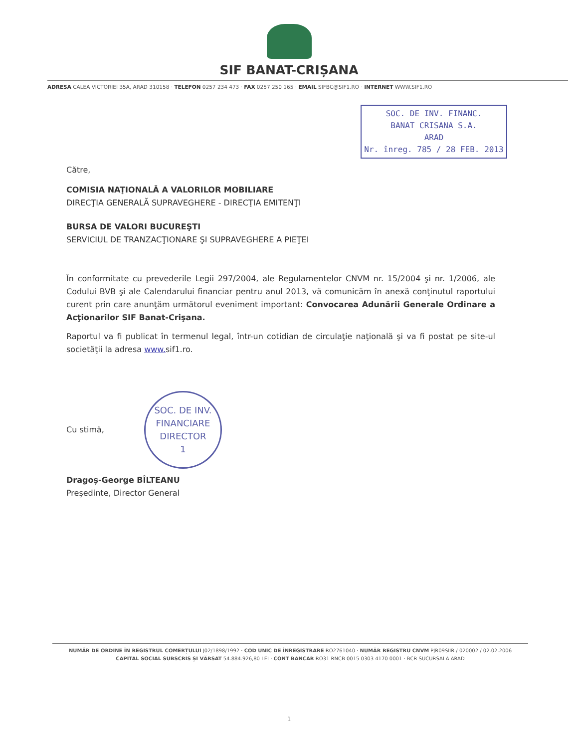SIF BANAT-CRIȘANA
ADRESA CALEA VICTORIEI 35A, ARAD 310158 · TELEFON 0257 234 473 · FAX 0257 250 165 · EMAIL SIFBC@SIF1.RO · INTERNET WWW.SIF1.RO
SOC. DE INV. FINANC.
BANAT CRISANA S.A.
ARAD
Nr. înreg. 785 / 28 FEB. 2013
Către,
COMISIA NAŢIONALĂ A VALORILOR MOBILIARE
DIRECŢIA GENERALĂ SUPRAVEGHERE - DIRECŢIA EMITENŢI
BURSA DE VALORI BUCUREŞTI
SERVICIUL DE TRANZACŢIONARE ŞI SUPRAVEGHERE A PIEŢEI
În conformitate cu prevederile Legii 297/2004, ale Regulamentelor CNVM nr. 15/2004 şi nr. 1/2006, ale Codului BVB şi ale Calendarului financiar pentru anul 2013, vă comunicăm în anexă conţinutul raportului curent prin care anunţăm următorul eveniment important: Convocarea Adunării Generale Ordinare a Acţionarilor SIF Banat-Crişana.
Raportul va fi publicat în termenul legal, într-un cotidian de circulaţie naţională şi va fi postat pe site-ul societăţii la adresa www. sif1.ro.
Cu stimă,
SOC. DE INV. FINANCIARE
DIRECTOR
1
Dragoș-George BÎLTEANU
Președinte, Director General
NUMĂR DE ORDINE ÎN REGISTRUL COMERȚULUI J02/1898/1992 · COD UNIC DE ÎNREGISTRARE RO2761040 · NUMĂR REGISTRU CNVM PJR09SIIR / 020002 / 02.02.2006
CAPITAL SOCIAL SUBSCRIS ȘI VĂRSAT 54.884.926,80 LEI · CONT BANCAR RO31 RNCB 0015 0303 4170 0001 · BCR SUCURSALA ARAD
1